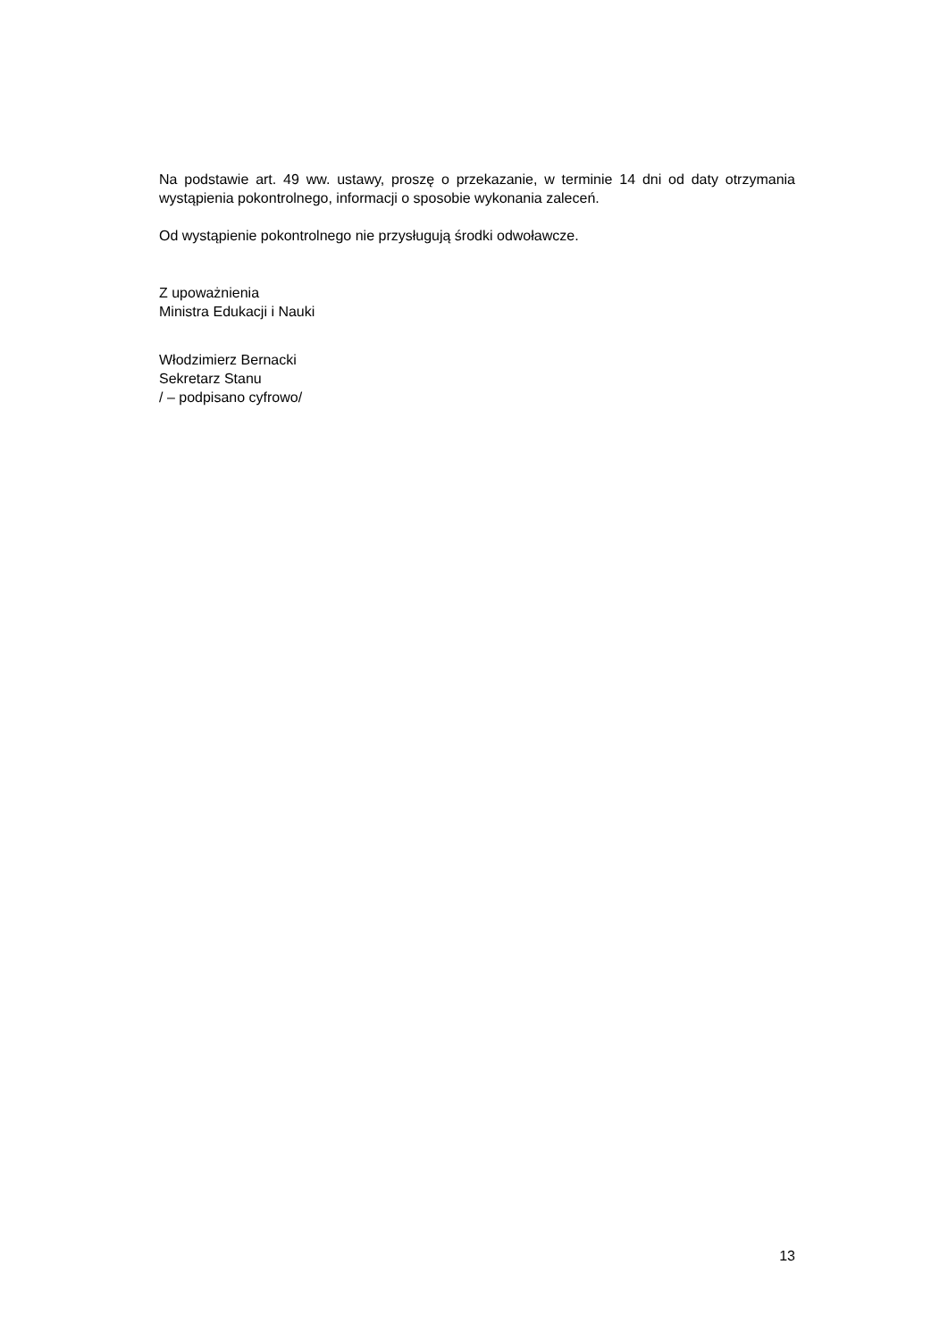Na podstawie art. 49 ww. ustawy, proszę o przekazanie, w terminie 14 dni od daty otrzymania wystąpienia pokontrolnego, informacji o sposobie wykonania zaleceń.
Od wystąpienie pokontrolnego nie przysługują środki odwoławcze.
Z upoważnienia
Ministra Edukacji i Nauki
Włodzimierz Bernacki
Sekretarz Stanu
/ – podpisano cyfrowo/
13